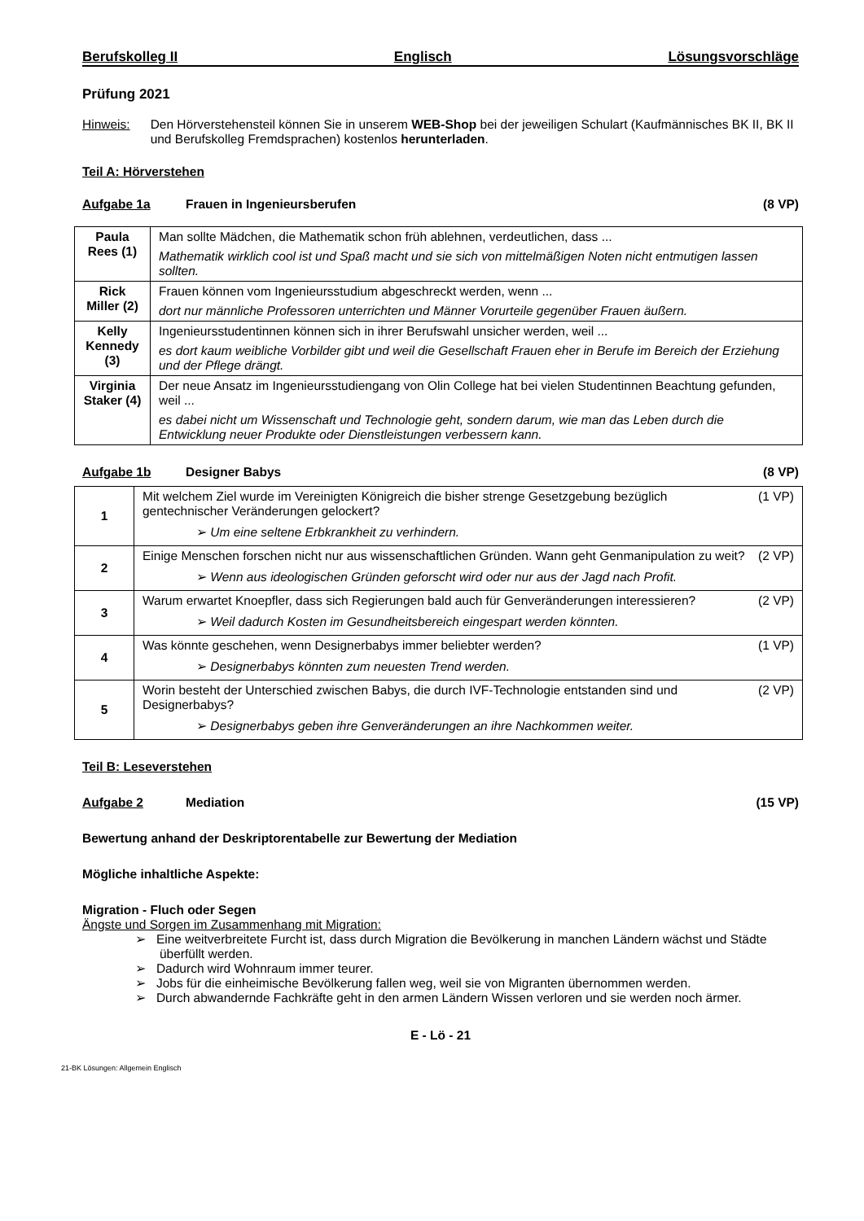Berufskolleg II Englisch Lösungsvorschläge
Prüfung 2021
Hinweis: Den Hörverstehensteil können Sie in unserem WEB-Shop bei der jeweiligen Schulart (Kaufmännisches BK II, BK II und Berufskolleg Fremdsprachen) kostenlos herunterladen.
Teil A: Hörverstehen
Aufgabe 1a Frauen in Ingenieursberufen (8 VP)
| Paula Rees (1) | Man sollte Mädchen, die Mathematik schon früh ablehnen, verdeutlichen, dass ... Mathematik wirklich cool ist und Spaß macht und sie sich von mittelmäßigen Noten nicht entmutigen lassen sollten. |
| Rick Miller (2) | Frauen können vom Ingenieursstudium abgeschreckt werden, wenn ... dort nur männliche Professoren unterrichten und Männer Vorurteile gegenüber Frauen äußern. |
| Kelly Kennedy (3) | Ingenieursstudentinnen können sich in ihrer Berufswahl unsicher werden, weil ... es dort kaum weibliche Vorbilder gibt und weil die Gesellschaft Frauen eher in Berufe im Bereich der Erziehung und der Pflege drängt. |
| Virginia Staker (4) | Der neue Ansatz im Ingenieursstudiengang von Olin College hat bei vielen Studentinnen Beachtung gefunden, weil ... es dabei nicht um Wissenschaft und Technologie geht, sondern darum, wie man das Leben durch die Entwicklung neuer Produkte oder Dienstleistungen verbessern kann. |
Aufgabe 1b Designer Babys (8 VP)
| 1 | (1 VP) Mit welchem Ziel wurde im Vereinigten Königreich die bisher strenge Gesetzgebung bezüglich gentechnischer Veränderungen gelockert? ➢ Um eine seltene Erbkrankheit zu verhindern. |
| 2 | (2 VP) Einige Menschen forschen nicht nur aus wissenschaftlichen Gründen. Wann geht Genmanipulation zu weit? ➢ Wenn aus ideologischen Gründen geforscht wird oder nur aus der Jagd nach Profit. |
| 3 | (2 VP) Warum erwartet Knoepfler, dass sich Regierungen bald auch für Genveränderungen interessieren? ➢ Weil dadurch Kosten im Gesundheitsbereich eingespart werden könnten. |
| 4 | (1 VP) Was könnte geschehen, wenn Designerbabys immer beliebter werden? ➢ Designerbabys könnten zum neuesten Trend werden. |
| 5 | (2 VP) Worin besteht der Unterschied zwischen Babys, die durch IVF-Technologie entstanden sind und Designerbabys? ➢ Designerbabys geben ihre Genveränderungen an ihre Nachkommen weiter. |
Teil B: Leseverstehen
Aufgabe 2 Mediation (15 VP)
Bewertung anhand der Deskriptorentabelle zur Bewertung der Mediation
Mögliche inhaltliche Aspekte:
Migration - Fluch oder Segen
Ängste und Sorgen im Zusammenhang mit Migration:
➢ Eine weitverbreitete Furcht ist, dass durch Migration die Bevölkerung in manchen Ländern wächst und Städte überfüllt werden.
➢ Dadurch wird Wohnraum immer teurer.
➢ Jobs für die einheimische Bevölkerung fallen weg, weil sie von Migranten übernommen werden.
➢ Durch abwandernde Fachkräfte geht in den armen Ländern Wissen verloren und sie werden noch ärmer.
E - Lö - 21
21-BK Lösungen: Allgemein Englisch